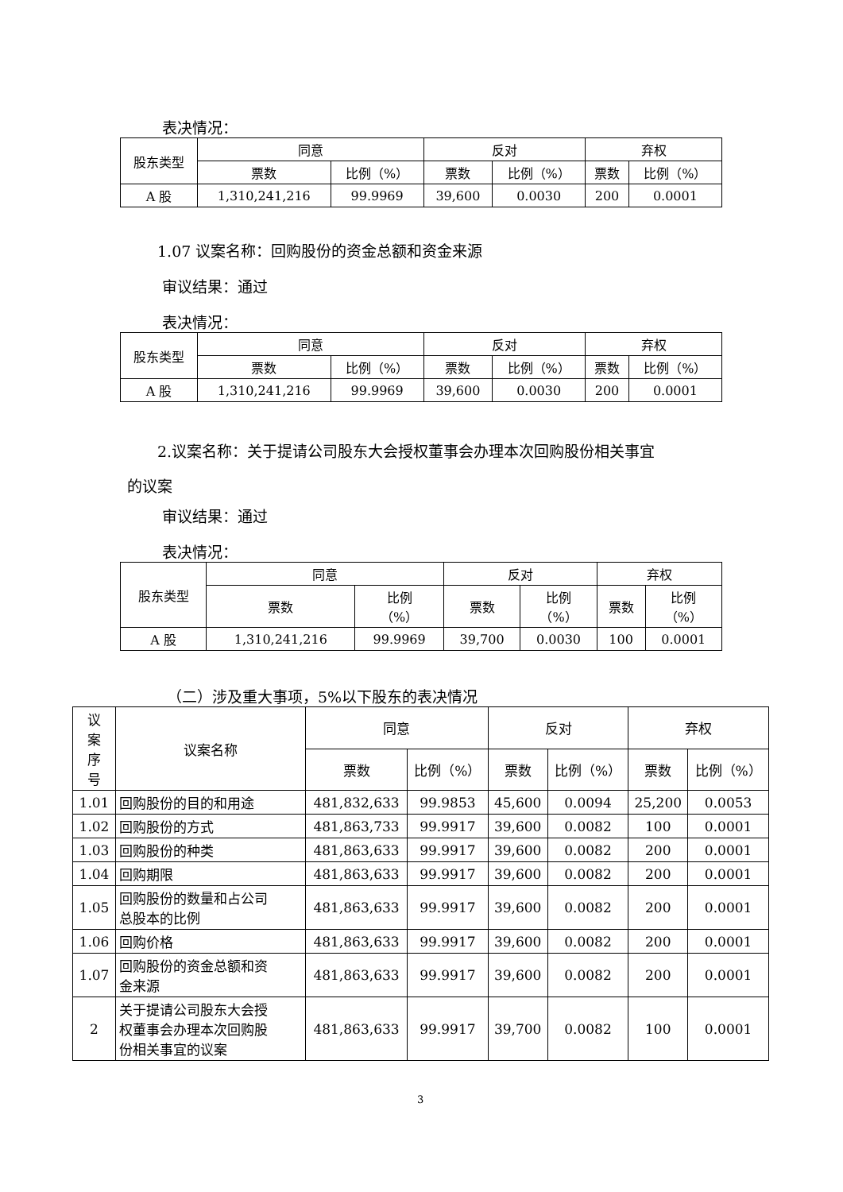表决情况：
| 股东类型 | 同意 | | 反对 | | 弃权 | |
| --- | --- | --- | --- | --- | --- | --- |
| | 票数 | 比例（%） | 票数 | 比例（%） | 票数 | 比例（%） |
| A 股 | 1,310,241,216 | 99.9969 | 39,600 | 0.0030 | 200 | 0.0001 |
1.07 议案名称：回购股份的资金总额和资金来源
审议结果：通过
表决情况：
| 股东类型 | 同意 | | 反对 | | 弃权 | |
| --- | --- | --- | --- | --- | --- | --- |
| | 票数 | 比例（%） | 票数 | 比例（%） | 票数 | 比例（%） |
| A 股 | 1,310,241,216 | 99.9969 | 39,600 | 0.0030 | 200 | 0.0001 |
2.议案名称：关于提请公司股东大会授权董事会办理本次回购股份相关事宜
的议案
审议结果：通过
表决情况：
| 股东类型 | 同意 | | 反对 | | 弃权 | |
| --- | --- | --- | --- | --- | --- | --- |
| | 票数 | 比例 （%） | 票数 | 比例 （%） | 票数 | 比例 （%） |
| A 股 | 1,310,241,216 | 99.9969 | 39,700 | 0.0030 | 100 | 0.0001 |
（二）涉及重大事项，5%以下股东的表决情况
| 议 案 序 号 | 议案名称 | 同意 | | 反对 | | 弃权 | |
| --- | --- | --- | --- | --- | --- | --- | --- |
| | | 票数 | 比例（%） | 票数 | 比例（%） | 票数 | 比例（%） |
| 1.01 | 回购股份的目的和用途 | 481,832,633 | 99.9853 | 45,600 | 0.0094 | 25,200 | 0.0053 |
| 1.02 | 回购股份的方式 | 481,863,733 | 99.9917 | 39,600 | 0.0082 | 100 | 0.0001 |
| 1.03 | 回购股份的种类 | 481,863,633 | 99.9917 | 39,600 | 0.0082 | 200 | 0.0001 |
| 1.04 | 回购期限 | 481,863,633 | 99.9917 | 39,600 | 0.0082 | 200 | 0.0001 |
| 1.05 | 回购股份的数量和占公司 总股本的比例 | 481,863,633 | 99.9917 | 39,600 | 0.0082 | 200 | 0.0001 |
| 1.06 | 回购价格 | 481,863,633 | 99.9917 | 39,600 | 0.0082 | 200 | 0.0001 |
| 1.07 | 回购股份的资金总额和资 金来源 | 481,863,633 | 99.9917 | 39,600 | 0.0082 | 200 | 0.0001 |
| 2 | 关于提请公司股东大会授 权董事会办理本次回购股 份相关事宜的议案 | 481,863,633 | 99.9917 | 39,700 | 0.0082 | 100 | 0.0001 |
3